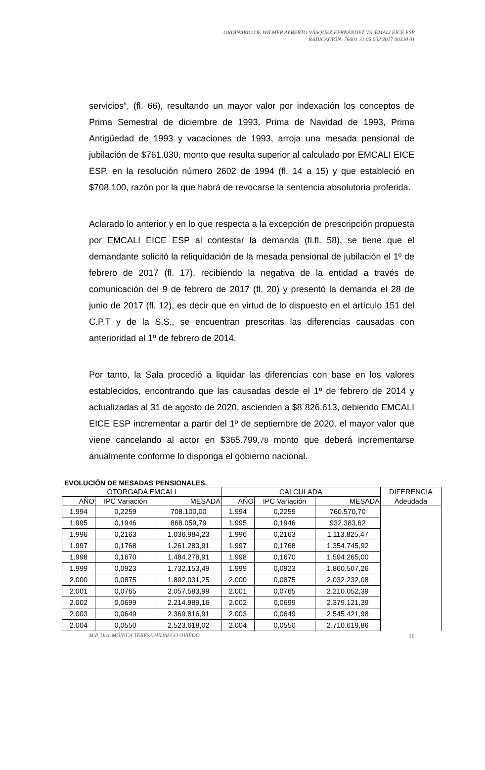ORDINARIO DE WILMER ALBERTO VÁSQUEZ FERNÁNDEZ VS. EMALI EICE ESP
RADICACIÓN: 76001 31 05 002 2017 00320 01
servicios”, (fl. 66), resultando un mayor valor por indexación los conceptos de Prima Semestral de diciembre de 1993, Prima de Navidad de 1993, Prima Antigüedad de 1993 y vacaciones de 1993, arroja una mesada pensional de jubilación de $761.030, monto que resulta superior al calculado por EMCALI EICE ESP, en la resolución número 2602 de 1994 (fl. 14 a 15) y que estableció en $708.100, razón por la que habrá de revocarse la sentencia absolutoria proferida.
Aclarado lo anterior y en lo que respecta a la excepción de prescripción propuesta por EMCALI EICE ESP al contestar la demanda (fl.fl. 58), se tiene que el demandante solicitó la reliquidación de la mesada pensional de jubilación el 1º de febrero de 2017 (fl. 17), recibiendo la negativa de la entidad a través de comunicación del 9 de febrero de 2017 (fl. 20) y presentó la demanda el 28 de junio de 2017 (fl. 12), es decir que en virtud de lo dispuesto en el artículo 151 del C.P.T y de la S.S., se encuentran prescritas las diferencias causadas con anterioridad al 1º de febrero de 2014.
Por tanto, la Sala procedió a liquidar las diferencias con base en los valores establecidos, encontrando que las causadas desde el 1º de febrero de 2014 y actualizadas al 31 de agosto de 2020, ascienden a $8´826.613, debiendo EMCALI EICE ESP incrementar a partir del 1º de septiembre de 2020, el mayor valor que viene cancelando al actor en $365.799,78 monto que deberá incrementarse anualmente conforme lo disponga el gobierno nacional.
EVOLUCIÓN DE MESADAS PENSIONALES.
| OTORGADA EMCALI | | | CALCULADA | | | DIFERENCIA |
| --- | --- | --- | --- | --- | --- | --- |
| AÑO | IPC Variación | MESADA | AÑO | IPC Variación | MESADA | Adeudada |
| 1.994 | 0,2259 | 708.100,00 | 1.994 | 0,2259 | 760.570,70 | |
| 1.995 | 0,1946 | 868.059,79 | 1.995 | 0,1946 | 932.383,62 | |
| 1.996 | 0,2163 | 1.036.984,23 | 1.996 | 0,2163 | 1.113.825,47 | |
| 1.997 | 0,1768 | 1.261.283,91 | 1.997 | 0,1768 | 1.354.745,92 | |
| 1.998 | 0,1670 | 1.484.278,91 | 1.998 | 0,1670 | 1.594.265,00 | |
| 1.999 | 0,0923 | 1.732.153,49 | 1.999 | 0,0923 | 1.860.507,26 | |
| 2.000 | 0,0875 | 1.892.031,25 | 2.000 | 0,0875 | 2.032.232,08 | |
| 2.001 | 0,0765 | 2.057.583,99 | 2.001 | 0,0765 | 2.210.052,39 | |
| 2.002 | 0,0699 | 2.214.989,16 | 2.002 | 0,0699 | 2.379.121,39 | |
| 2.003 | 0,0649 | 2.369.816,91 | 2.003 | 0,0649 | 2.545.421,98 | |
| 2.004 | 0,0550 | 2.523.618,02 | 2.004 | 0,0550 | 2.710.619,86 | |
M.P. Dra. MÓNICA TERESA HIDALGO OVIEDO 11